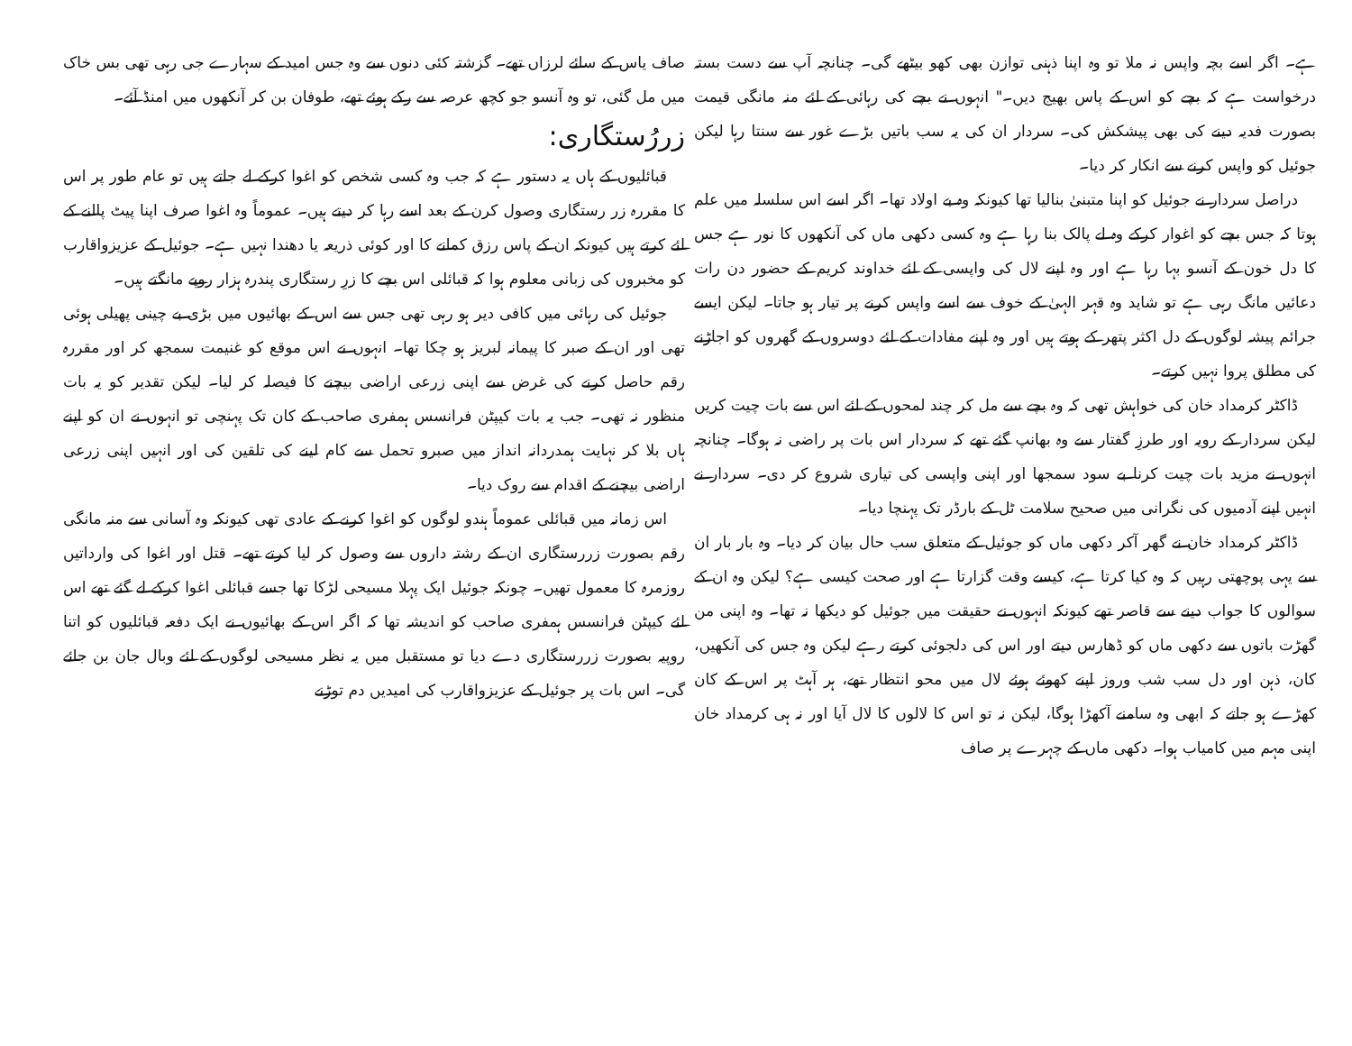ہے۔ اگر اسے بچہ واپس نہ ملا تو وہ اپنا ذہنی توازن بھی کھو بیٹھے گی۔ چنانچہ آپ سے دست بستہ درخواست ہے کہ بچے کو اس کے پاس بھیج دیں۔" انہوں نے بچے کی رہائی کے لئے منہ مانگی قیمت بصورت فدیہ دینے کی بھی پیشکش کی۔ سردار ان کی یہ سب باتیں بڑے غور سے سنتا رہا لیکن جوئیل کو واپس کرنے سے انکار کر دیا۔
دراصل سردار نے جوئیل کو اپنا متبنیٰ بنالیا تھا کیونکہ وہ بے اولاد تھا۔ اگر اسے اس سلسلہ میں علم ہوتا کہ جس بچے کو اغوار کرکے وہ لے پالک بنا رہا ہے وہ کسی دکھی ماں کی آنکھوں کا نور ہے جس کا دل خون کے آنسو بہا رہا ہے اور وہ اپنے لال کی واپسی کے لئے خداوند کریم کے حضور دن رات دعائیں مانگ رہی ہے تو شاید وہ قہر الہیٰ کے خوف سے اسے واپس کرنے پر تیار ہو جاتا۔ لیکن ایسے جرائم پیشہ لوگوں کے دل اکثر پتھر کے ہوتے ہیں اور وہ اپنے مفادات کے لئے دوسروں کے گھروں کو اجاڑنے کی مطلق پروا نہیں کرتے۔
ڈاکٹر کرمداد خان کی خواہش تھی کہ وہ بچے سے مل کر چند لمحوں کے لئے اس سے بات چیت کریں لیکن سردار کے رویہ اور طرزِ گفتار سے وہ بھانپ گئے تھے کہ سردار اس بات پر راضی نہ ہوگا۔ چنانچہ انہوں نے مزید بات چیت کرنا بے سود سمجھا اور اپنی واپسی کی تیاری شروع کر دی۔ سردار نے انہیں اپنے آدمیوں کی نگرانی میں صحیح سلامت ٹل کے بارڈر تک پہنچا دیا۔
ڈاکٹر کرمداد خان نے گھر آکر دکھی ماں کو جوئیل کے متعلق سب حال بیان کر دیا۔ وہ بار بار ان سے یہی پوچھتی رہیں کہ وہ کیا کرتا ہے، کیسے وقت گزارتا ہے اور صحت کیسی ہے؟ لیکن وہ ان کے سوالوں کا جواب دینے سے قاصر تھے کیونکہ انہوں نے حقیقت میں جوئیل کو دیکھا نہ تھا۔ وہ اپنی من گھڑت باتوں سے دکھی ماں کو ڈھارس دیتے اور اس کی دلجوئی کرتے رہے لیکن وہ جس کی آنکھیں، کان، ذہن اور دل سب شب وروز اپنے کھوئے ہوئے لال میں محو انتظار تھے، ہر آہٹ پر اس کے کان کھڑے ہو جاتے کہ ابھی وہ سامنے آکھڑا ہوگا، لیکن نہ تو اس کا لالوں کا لال آیا اور نہ ہی کرمداد خان اپنی مہم میں کامیاب ہوا۔ دکھی ماں کے چہرے پر صاف
صاف یاس کے سائے لرزاں تھے۔ گزشتہ کئی دنوں سے وہ جس امید کے سہارے جی رہی تھی بس خاک میں مل گئی، تو وہ آنسو جو کچھ عرصہ سے رکے ہوئے تھے، طوفان بن کر آنکھوں میں امنڈ آئے۔
زررُستگاری:
قبائلیوں کے ہاں یہ دستور ہے کہ جب وہ کسی شخص کو اغوا کرکے لے جاتے ہیں تو عام طور پر اس کا مقررہ زر رستگاری وصول کرن کے بعد اسے رہا کر دیتے ہیں۔ عموماً وہ اغوا صرف اپنا پیٹ پالنے کے لئے کرتے ہیں کیونکہ ان کے پاس رزق کمانے کا اور کوئی ذریعہ یا دھندا نہیں ہے۔ جوئیل کے عزیزواقارب کو مخبروں کی زبانی معلوم ہوا کہ قبائلی اس بچے کا زرِ رستگاری پندرہ ہزار روپے مانگتے ہیں۔
جوئیل کی رہائی میں کافی دیر ہو رہی تھی جس سے اس کے بھائیوں میں بڑی بے چینی پھیلی ہوئی تھی اور ان کے صبر کا پیمانہ لبریز ہو چکا تھا۔ انہوں نے اس موقع کو غنیمت سمجھ کر اور مقررہ رقم حاصل کرنے کی غرض سے اپنی زرعی اراضی بیچنے کا فیصلہ کر لیا۔ لیکن تقدیر کو یہ بات منظور نہ تھی۔ جب یہ بات کیپٹن فرانسس ہمفری صاحب کے کان تک پہنچی تو انہوں نے ان کو اپنے ہاں بلا کر نہایت ہمدردانہ انداز میں صبرو تحمل سے کام لینے کی تلقین کی اور انہیں اپنی زرعی اراضی بیچنے کے اقدام سے روک دیا۔
اس زمانہ میں قبائلی عموماً ہندو لوگوں کو اغوا کرنے کے عادی تھی کیونکہ وہ آسانی سے منہ مانگی رقم بصورت زررستگاری ان کے رشتہ داروں سے وصول کر لیا کرتے تھے۔ قتل اور اغوا کی وارداتیں روزمرہ کا معمول تھیں۔ چونکہ جوئیل ایک پہلا مسیحی لڑکا تھا جسے قبائلی اغوا کرکے لے گئے تھے اس لئے کیپٹن فرانسس ہمفری صاحب کو اندیشہ تھا کہ اگر اس کے بھائیوں نے ایک دفعہ قبائلیوں کو اتنا روپیہ بصورت زررستگاری دے دیا تو مستقبل میں یہ نظر مسیحی لوگوں کے لئے وبال جان بن جائے گی۔ اس بات پر جوئیل کے عزیزواقارب کی امیدیں دم توڑنے